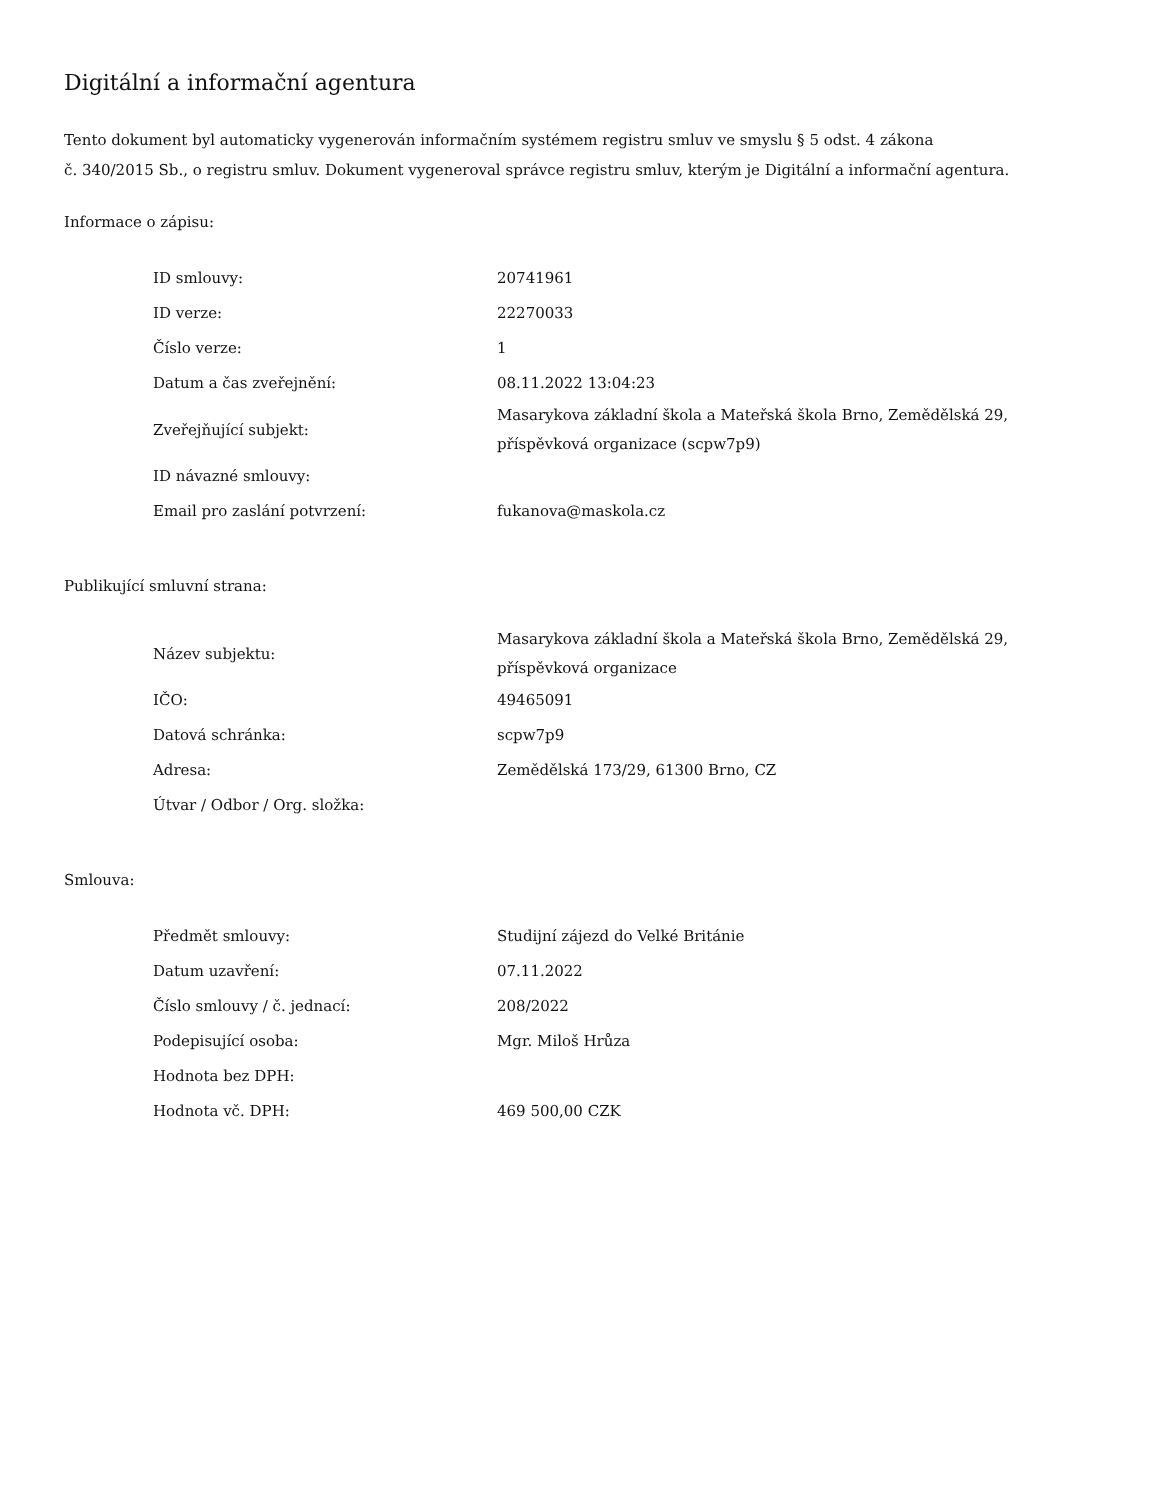Digitální a informační agentura
Tento dokument byl automaticky vygenerován informačním systémem registru smluv ve smyslu § 5 odst. 4 zákona
č. 340/2015 Sb., o registru smluv. Dokument vygeneroval správce registru smluv, kterým je Digitální a informační agentura.
Informace o zápisu:
| ID smlouvy: | 20741961 |
| ID verze: | 22270033 |
| Číslo verze: | 1 |
| Datum a čas zveřejnění: | 08.11.2022 13:04:23 |
| Zveřejňující subjekt: | Masarykova základní škola a Mateřská škola Brno, Zemědělská 29, příspěvková organizace (scpw7p9) |
| ID návazné smlouvy: | |
| Email pro zaslání potvrzení: | fukanova@maskola.cz |
Publikující smluvní strana:
| Název subjektu: | Masarykova základní škola a Mateřská škola Brno, Zemědělská 29, příspěvková organizace |
| IČO: | 49465091 |
| Datová schránka: | scpw7p9 |
| Adresa: | Zemědělská 173/29, 61300 Brno, CZ |
| Útvar / Odbor / Org. složka: | |
Smlouva:
| Předmět smlouvy: | Studijní zájezd do Velké Británie |
| Datum uzavření: | 07.11.2022 |
| Číslo smlouvy / č. jednací: | 208/2022 |
| Podepisující osoba: | Mgr. Miloš Hrůza |
| Hodnota bez DPH: | |
| Hodnota vč. DPH: | 469 500,00 CZK |